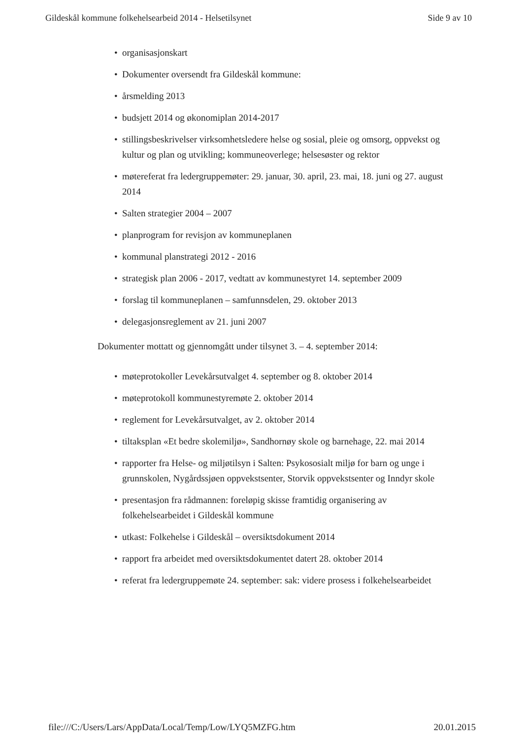Gildeskål kommune folkehelsearbeid 2014 - Helsetilsynet Side 9 av 10
• organisasjonskart
• Dokumenter oversendt fra Gildeskål kommune:
• årsmelding 2013
• budsjett 2014 og økonomiplan 2014-2017
• stillingsbeskrivelser virksomhetsledere helse og sosial, pleie og omsorg, oppvekst og kultur og plan og utvikling; kommuneoverlege; helsesøster og rektor
• møtereferat fra ledergruppemøter: 29. januar, 30. april, 23. mai, 18. juni og 27. august 2014
• Salten strategier 2004 – 2007
• planprogram for revisjon av kommuneplanen
• kommunal planstrategi 2012 - 2016
• strategisk plan 2006 - 2017, vedtatt av kommunestyret 14. september 2009
• forslag til kommuneplanen – samfunnsdelen, 29. oktober 2013
• delegasjonsreglement av 21. juni 2007
Dokumenter mottatt og gjennomgått under tilsynet 3. – 4. september 2014:
• møteprotokoller Levekårsutvalget 4. september og 8. oktober 2014
• møteprotokoll kommunestyremøte 2. oktober 2014
• reglement for Levekårsutvalget, av 2. oktober 2014
• tiltaksplan «Et bedre skolemiljø», Sandhornøy skole og barnehage, 22. mai 2014
• rapporter fra Helse- og miljøtilsyn i Salten: Psykososialt miljø for barn og unge i grunnskolen, Nygårdssjøen oppvekstsenter, Storvik oppvekstsenter og Inndyr skole
• presentasjon fra rådmannen: foreløpig skisse framtidig organisering av folkehelsearbeidet i Gildeskål kommune
• utkast: Folkehelse i Gildeskål – oversiktsdokument 2014
• rapport fra arbeidet med oversiktsdokumentet datert 28. oktober 2014
• referat fra ledergruppemøte 24. september: sak: videre prosess i folkehelsearbeidet
file:///C:/Users/Lars/AppData/Local/Temp/Low/LYQ5MZFG.htm 20.01.2015